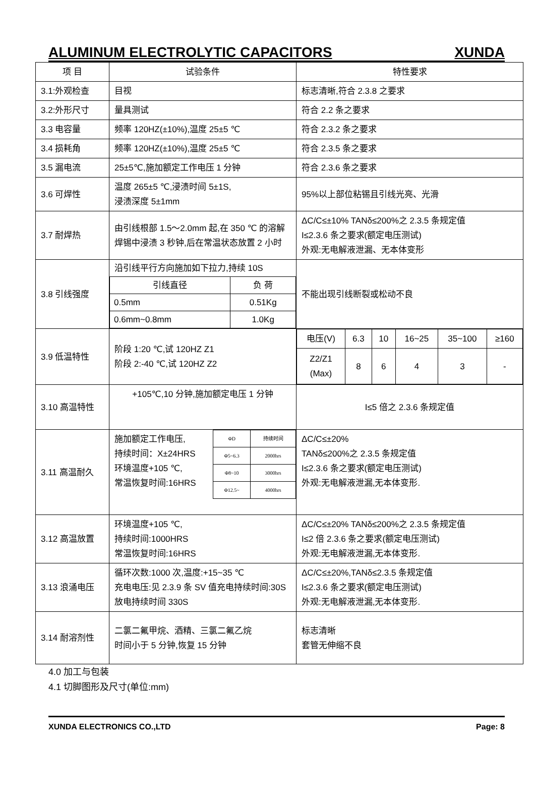ALUMINUM ELECTROLYTIC CAPACITORS XUNDA
| 项 目 | 试验条件 | 特性要求 |
| 3.1:外观检查 | 目视 | 标志清晰,符合 2.3.8 之要求 |
| 3.2:外形尺寸 | 量具测试 | 符合 2.2 条之要求 |
| 3.3 电容量 | 频率 120HZ(±10%),温度 25±5 ℃ | 符合 2.3.2 条之要求 |
| 3.4 损耗角 | 频率 120HZ(±10%),温度 25±5 ℃ | 符合 2.3.5 条之要求 |
| 3.5 漏电流 | 25±5℃,施加额定工作电压 1 分钟 | 符合 2.3.6 条之要求 |
| 3.6 可焊性 | 温度 265±5 ℃,浸渍时间 5±1S, 浸渍深度 5±1mm | 95%以上部位粘锡且引线光亮、光滑 |
| 3.7 耐焊热 | 由引线根部 1.5～2.0mm 起,在 350 ℃ 的溶解焊锡中浸渍 3 秒钟,后在常温状态放置 2 小时 | ΔC/C≤±10% TANδ≤200%之 2.3.5 条规定值 I≤2.3.6 条之要求(额定电压测试) 外观:无电解液泄漏、无本体变形 |
| 3.8 引线强度 | 沿引线平行方向施加如下拉力,持续 10S / 引线直径 / 负 荷 / / 0.5mm / 0.51Kg / / 0.6mm~0.8mm / 1.0Kg / | 不能出现引线断裂或松动不良 |
| 3.9 低温特性 | 阶段 1:20 ℃,试 120HZ Z1 阶段 2:-40 ℃,试 120HZ Z2 | / 电压(V) / 6.3 / 10 / 16~25 / 35~100 / ≥160 / / Z2/Z1 (Max) / 8 / 6 / 4 / 3 / - / |
| 3.10 高温特性 | +105℃,10 分钟,施加额定电压 1 分钟 | I≤5 倍之 2.3.6 条规定值 |
| 3.11 高温耐久 | 施加额定工作电压, 持续时间：X±24HRS 环境温度+105 ℃, 常温恢复时间:16HRS / ΦD / 持续时间 / / Φ5~6.3 / 2000hrs / / Φ8~10 / 3000hrs / / Φ12.5~ / 4000hrs / | ΔC/C≤±20% TANδ≤200%之 2.3.5 条规定值 I≤2.3.6 条之要求(额定电压测试) 外观:无电解液泄漏,无本体变形. |
| 3.12 高温放置 | 环境温度+105 ℃, 持续时间:1000HRS 常温恢复时间:16HRS | ΔC/C≤±20% TANδ≤200%之 2.3.5 条规定值 I≤2 倍 2.3.6 条之要求(额定电压测试) 外观:无电解液泄漏,无本体变形. |
| 3.13 浪涌电压 | 循环次数:1000 次,温度:+15~35 ℃ 充电电压:见 2.3.9 条 SV 值充电持续时间:30S 放电持续时间 330S | ΔC/C≤±20%,TANδ≤2.3.5 条规定值 I≤2.3.6 条之要求(额定电压测试) 外观:无电解液泄漏,无本体变形. |
| 3.14 耐溶剂性 | 二氯二氟甲烷、酒精、三氯二氟乙烷 时间小于 5 分钟,恢复 15 分钟 | 标志清晰 套管无伸缩不良 |
4.0 加工与包装
4.1 切脚图形及尺寸(单位:mm)
XUNDA ELECTRONICS CO.,LTD Page: 8